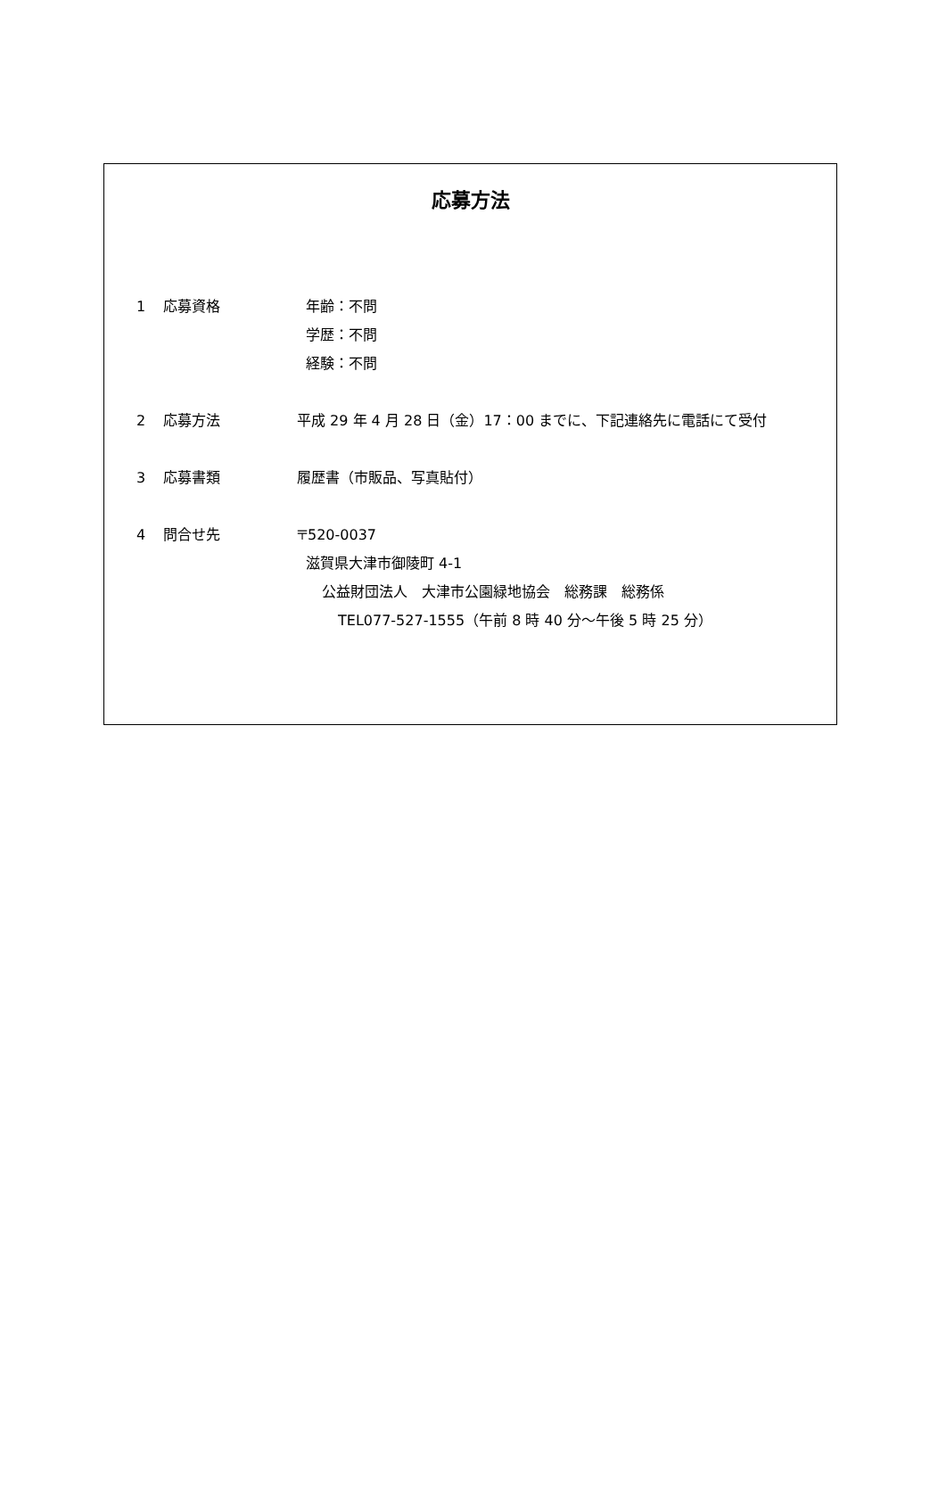応募方法
1 応募資格 年齢：不問
学歴：不問
経験：不問
2 応募方法 平成 29 年 4 月 28 日（金）17：00 までに、下記連絡先に電話にて受付
3 応募書類 履歴書（市販品、写真貼付）
4 問合せ先 〒520-0037
滋賀県大津市御陵町 4-1
公益財団法人　大津市公園緑地協会　総務課　総務係
TEL077-527-1555（午前 8 時 40 分～午後 5 時 25 分）